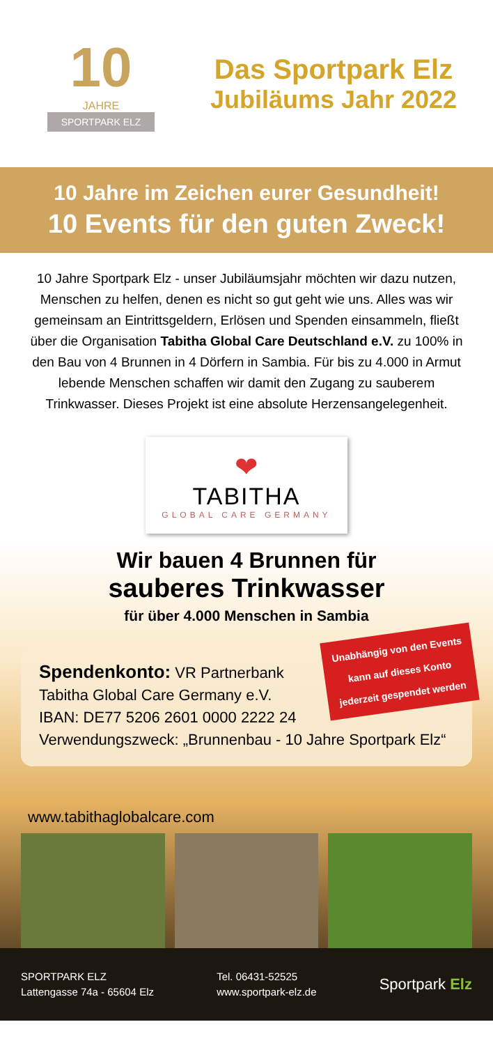10
JAHRE
SPORTPARK ELZ
Das Sportpark Elz
Jubiläums Jahr 2022
10 Jahre im Zeichen eurer Gesundheit!
10 Events für den guten Zweck!
10 Jahre Sportpark Elz - unser Jubiläumsjahr möchten wir dazu nutzen, Menschen zu helfen, denen es nicht so gut geht wie uns. Alles was wir gemeinsam an Eintrittsgeldern, Erlösen und Spenden einsammeln, fließt über die Organisation Tabitha Global Care Deutschland e.V. zu 100% in den Bau von 4 Brunnen in 4 Dörfern in Sambia. Für bis zu 4.000 in Armut lebende Menschen schaffen wir damit den Zugang zu sauberem Trinkwasser. Dieses Projekt ist eine absolute Herzensangelegenheit.
❤
TABITHA
GLOBAL CARE GERMANY
Wir bauen 4 Brunnen für
sauberes Trinkwasser
für über 4.000 Menschen in Sambia
Unabhängig von den Events
kann auf dieses Konto
jederzeit gespendet werden
Spendenkonto: VR Partnerbank
Tabitha Global Care Germany e.V.
IBAN: DE77 5206 2601 0000 2222 24
Verwendungszweck: „Brunnenbau - 10 Jahre Sportpark Elz“
www.tabithaglobalcare.com
SPORTPARK ELZ
Lattengasse 74a - 65604 Elz
Tel. 06431-52525
www.sportpark-elz.de
Sportpark Elz